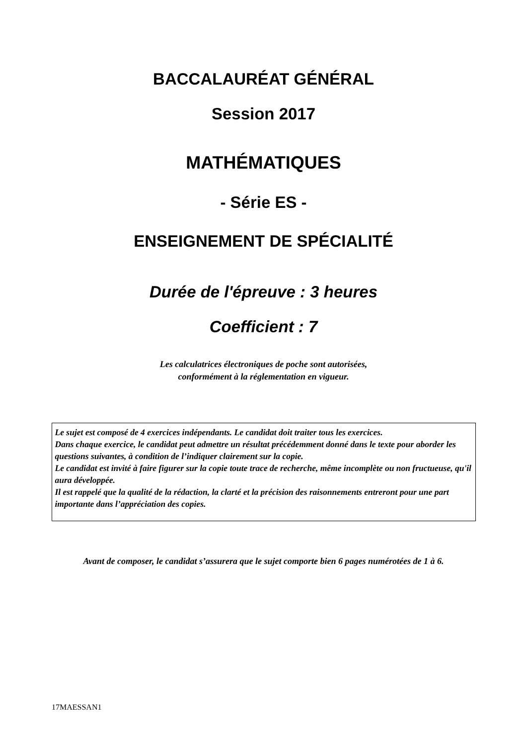BACCALAURÉAT GÉNÉRAL
Session 2017
MATHÉMATIQUES
- Série ES -
ENSEIGNEMENT DE SPÉCIALITÉ
Durée de l'épreuve : 3 heures
Coefficient : 7
Les calculatrices électroniques de poche sont autorisées,
conformément à la réglementation en vigueur.
Le sujet est composé de 4 exercices indépendants. Le candidat doit traiter tous les exercices.
Dans chaque exercice, le candidat peut admettre un résultat précédemment donné dans le texte pour aborder les questions suivantes, à condition de l’indiquer clairement sur la copie.
Le candidat est invité à faire figurer sur la copie toute trace de recherche, même incomplète ou non fructueuse, qu'il aura développée.
Il est rappelé que la qualité de la rédaction, la clarté et la précision des raisonnements entreront pour une part importante dans l’appréciation des copies.
Avant de composer, le candidat s’assurera que le sujet comporte bien 6 pages numérotées de 1 à 6.
17MAESSAN1